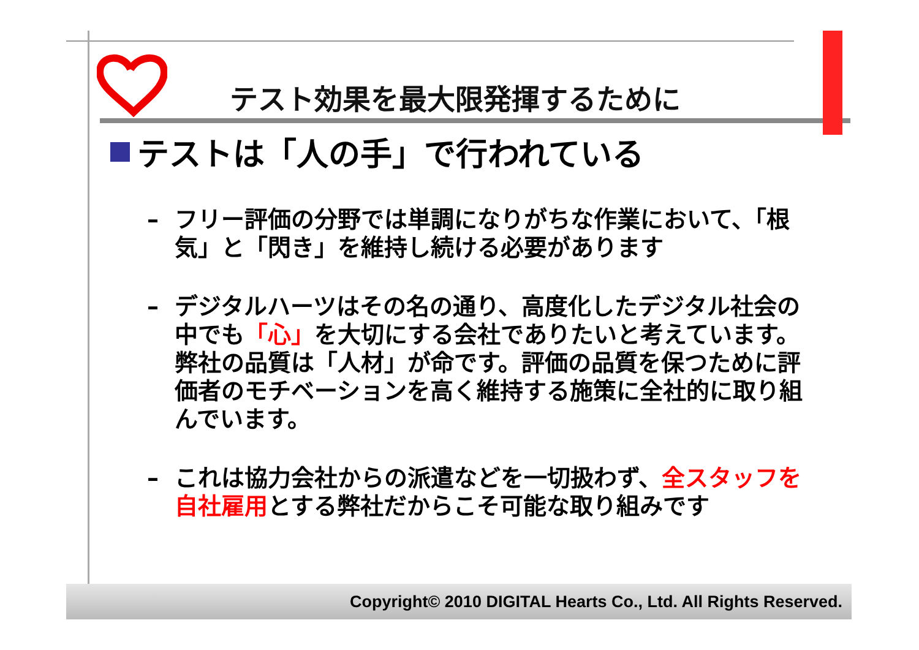テスト効果を最大限発揮するために
テストは「人の手」で行われている
– フリー評価の分野では単調になりがちな作業において、「根気」と「閃き」を維持し続ける必要があります
– デジタルハーツはその名の通り、高度化したデジタル社会の中でも「心」を大切にする会社でありたいと考えています。弊社の品質は「人材」が命です。評価の品質を保つために評価者のモチベーションを高く維持する施策に全社的に取り組んでいます。
– これは協力会社からの派遣などを一切扱わず、全スタッフを自社雇用とする弊社だからこそ可能な取り組みです
Copyright© 2010 DIGITAL Hearts Co., Ltd. All Rights Reserved.